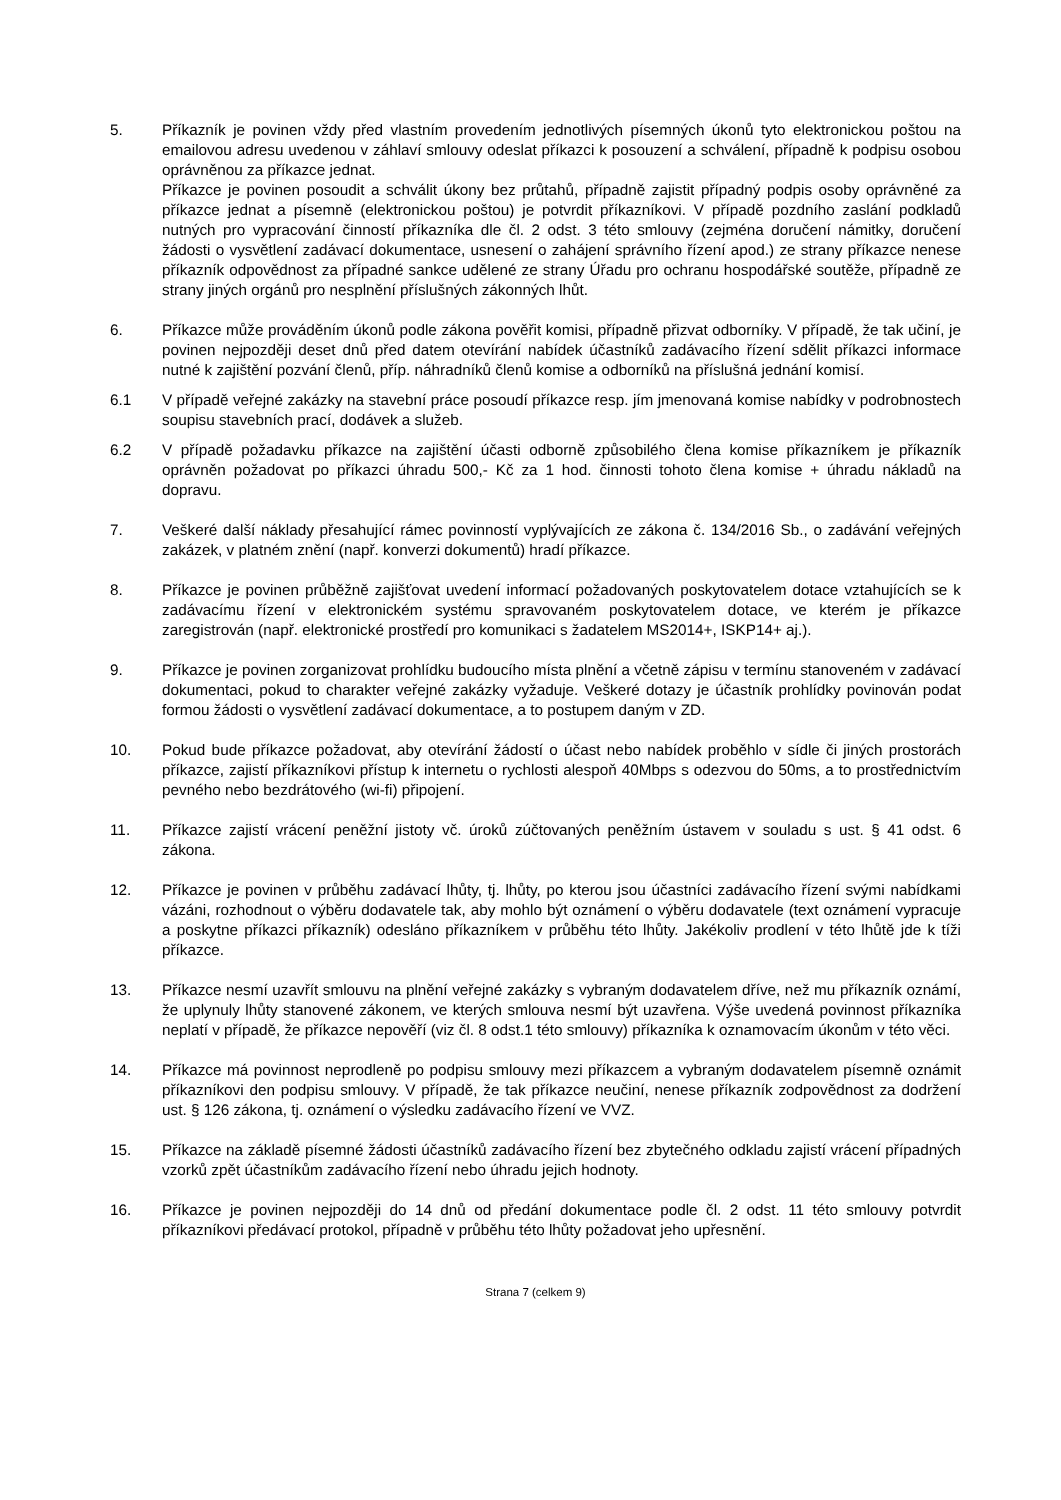5. Příkazník je povinen vždy před vlastním provedením jednotlivých písemných úkonů tyto elektronickou poštou na emailovou adresu uvedenou v záhlaví smlouvy odeslat příkazci k posouzení a schválení, případně k podpisu osobou oprávněnou za příkazce jednat.
Příkazce je povinen posoudit a schválit úkony bez průtahů, případně zajistit případný podpis osoby oprávněné za příkazce jednat a písemně (elektronickou poštou) je potvrdit příkazníkovi. V případě pozdního zaslání podkladů nutných pro vypracování činností příkazníka dle čl. 2 odst. 3 této smlouvy (zejména doručení námitky, doručení žádosti o vysvětlení zadávací dokumentace, usnesení o zahájení správního řízení apod.) ze strany příkazce nenese příkazník odpovědnost za případné sankce udělené ze strany Úřadu pro ochranu hospodářské soutěže, případně ze strany jiných orgánů pro nesplnění příslušných zákonných lhůt.
6. Příkazce může prováděním úkonů podle zákona pověřit komisi, případně přizvat odborníky. V případě, že tak učiní, je povinen nejpozději deset dnů před datem otevírání nabídek účastníků zadávacího řízení sdělit příkazci informace nutné k zajištění pozvání členů, příp. náhradníků členů komise a odborníků na příslušná jednání komisí.
6.1 V případě veřejné zakázky na stavební práce posoudí příkazce resp. jím jmenovaná komise nabídky v podrobnostech soupisu stavebních prací, dodávek a služeb.
6.2 V případě požadavku příkazce na zajištění účasti odborně způsobilého člena komise příkazníkem je příkazník oprávněn požadovat po příkazci úhradu 500,- Kč za 1 hod. činnosti tohoto člena komise + úhradu nákladů na dopravu.
7. Veškeré další náklady přesahující rámec povinností vyplývajících ze zákona č. 134/2016 Sb., o zadávání veřejných zakázek, v platném znění (např. konverzi dokumentů) hradí příkazce.
8. Příkazce je povinen průběžně zajišťovat uvedení informací požadovaných poskytovatelem dotace vztahujících se k zadávacímu řízení v elektronickém systému spravovaném poskytovatelem dotace, ve kterém je příkazce zaregistrován (např. elektronické prostředí pro komunikaci s žadatelem MS2014+, ISKP14+ aj.).
9. Příkazce je povinen zorganizovat prohlídku budoucího místa plnění a včetně zápisu v termínu stanoveném v zadávací dokumentaci, pokud to charakter veřejné zakázky vyžaduje. Veškeré dotazy je účastník prohlídky povinován podat formou žádosti o vysvětlení zadávací dokumentace, a to postupem daným v ZD.
10. Pokud bude příkazce požadovat, aby otevírání žádostí o účast nebo nabídek proběhlo v sídle či jiných prostorách příkazce, zajistí příkazníkovi přístup k internetu o rychlosti alespoň 40Mbps s odezvou do 50ms, a to prostřednictvím pevného nebo bezdrátového (wi-fi) připojení.
11. Příkazce zajistí vrácení peněžní jistoty vč. úroků zúčtovaných peněžním ústavem v souladu s ust. § 41 odst. 6 zákona.
12. Příkazce je povinen v průběhu zadávací lhůty, tj. lhůty, po kterou jsou účastníci zadávacího řízení svými nabídkami vázáni, rozhodnout o výběru dodavatele tak, aby mohlo být oznámení o výběru dodavatele (text oznámení vypracuje a poskytne příkazci příkazník) odesláno příkazníkem v průběhu této lhůty. Jakékoliv prodlení v této lhůtě jde k tíži příkazce.
13. Příkazce nesmí uzavřít smlouvu na plnění veřejné zakázky s vybraným dodavatelem dříve, než mu příkazník oznámí, že uplynuly lhůty stanovené zákonem, ve kterých smlouva nesmí být uzavřena. Výše uvedená povinnost příkazníka neplatí v případě, že příkazce nepověří (viz čl. 8 odst.1 této smlouvy) příkazníka k oznamovacím úkonům v této věci.
14. Příkazce má povinnost neprodleně po podpisu smlouvy mezi příkazcem a vybraným dodavatelem písemně oznámit příkazníkovi den podpisu smlouvy. V případě, že tak příkazce neučiní, nenese příkazník zodpovědnost za dodržení ust. § 126 zákona, tj. oznámení o výsledku zadávacího řízení ve VVZ.
15. Příkazce na základě písemné žádosti účastníků zadávacího řízení bez zbytečného odkladu zajistí vrácení případných vzorků zpět účastníkům zadávacího řízení nebo úhradu jejich hodnoty.
16. Příkazce je povinen nejpozději do 14 dnů od předání dokumentace podle čl. 2 odst. 11 této smlouvy potvrdit příkazníkovi předávací protokol, případně v průběhu této lhůty požadovat jeho upřesnění.
Strana 7 (celkem 9)